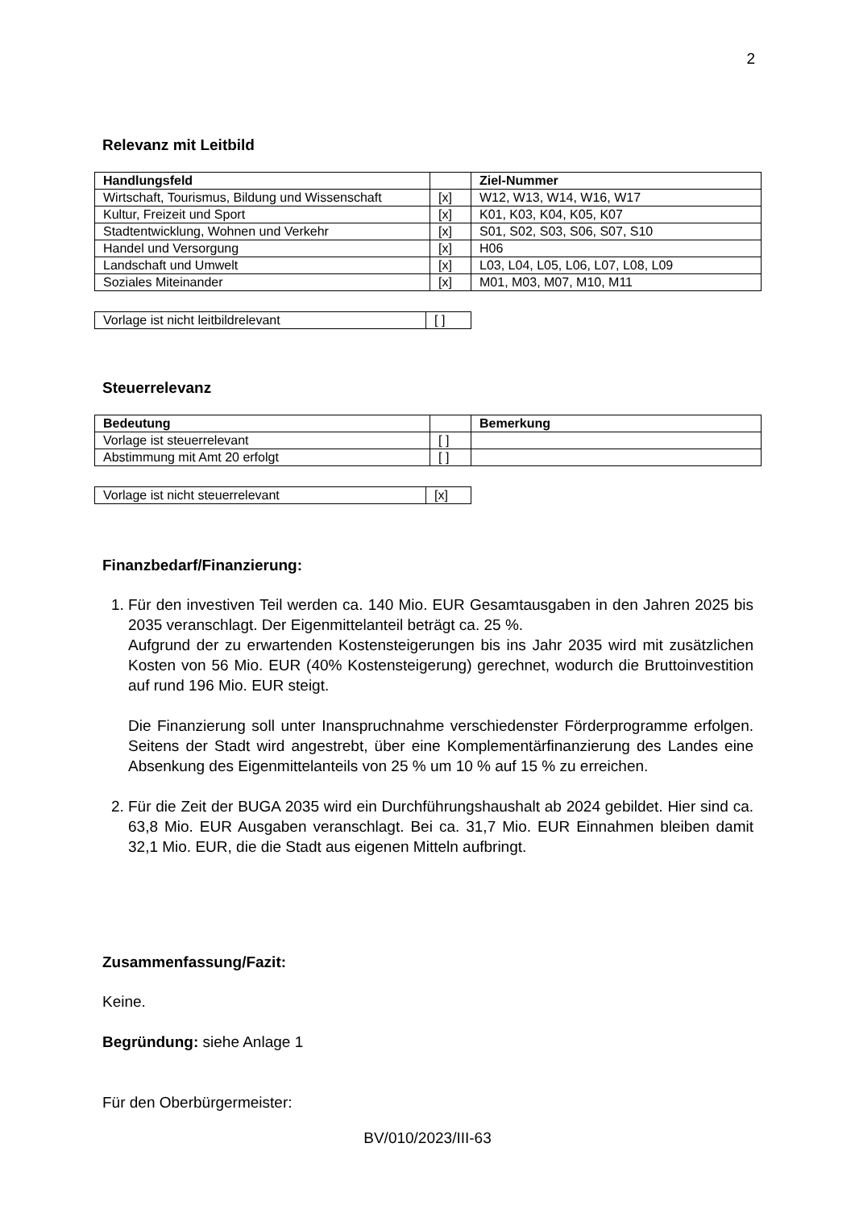2
Relevanz mit Leitbild
| Handlungsfeld | | Ziel-Nummer |
| --- | --- | --- |
| Wirtschaft, Tourismus, Bildung und Wissenschaft | [x] | W12, W13, W14, W16, W17 |
| Kultur, Freizeit und Sport | [x] | K01, K03, K04, K05, K07 |
| Stadtentwicklung, Wohnen und Verkehr | [x] | S01, S02, S03, S06, S07, S10 |
| Handel und Versorgung | [x] | H06 |
| Landschaft und Umwelt | [x] | L03, L04, L05, L06, L07, L08, L09 |
| Soziales Miteinander | [x] | M01, M03, M07, M10, M11 |
| Vorlage ist nicht leitbildrelevant | [ ] |
Steuerrelevanz
| Bedeutung | | Bemerkung |
| --- | --- | --- |
| Vorlage ist steuerrelevant | [ ] | |
| Abstimmung mit Amt 20 erfolgt | [ ] | |
| Vorlage ist nicht steuerrelevant | [x] |
Finanzbedarf/Finanzierung:
1. Für den investiven Teil werden ca. 140 Mio. EUR Gesamtausgaben in den Jahren 2025 bis 2035 veranschlagt. Der Eigenmittelanteil beträgt ca. 25 %.
Aufgrund der zu erwartenden Kostensteigerungen bis ins Jahr 2035 wird mit zusätzlichen Kosten von 56 Mio. EUR (40% Kostensteigerung) gerechnet, wodurch die Bruttoinvestition auf rund 196 Mio. EUR steigt.
Die Finanzierung soll unter Inanspruchnahme verschiedenster Förderprogramme erfolgen. Seitens der Stadt wird angestrebt, über eine Komplementärfinanzierung des Landes eine Absenkung des Eigenmittelanteils von 25 % um 10 % auf 15 % zu erreichen.
2. Für die Zeit der BUGA 2035 wird ein Durchführungshaushalt ab 2024 gebildet. Hier sind ca. 63,8 Mio. EUR Ausgaben veranschlagt. Bei ca. 31,7 Mio. EUR Einnahmen bleiben damit 32,1 Mio. EUR, die die Stadt aus eigenen Mitteln aufbringt.
Zusammenfassung/Fazit:
Keine.
Begründung: siehe Anlage 1
Für den Oberbürgermeister:
BV/010/2023/III-63